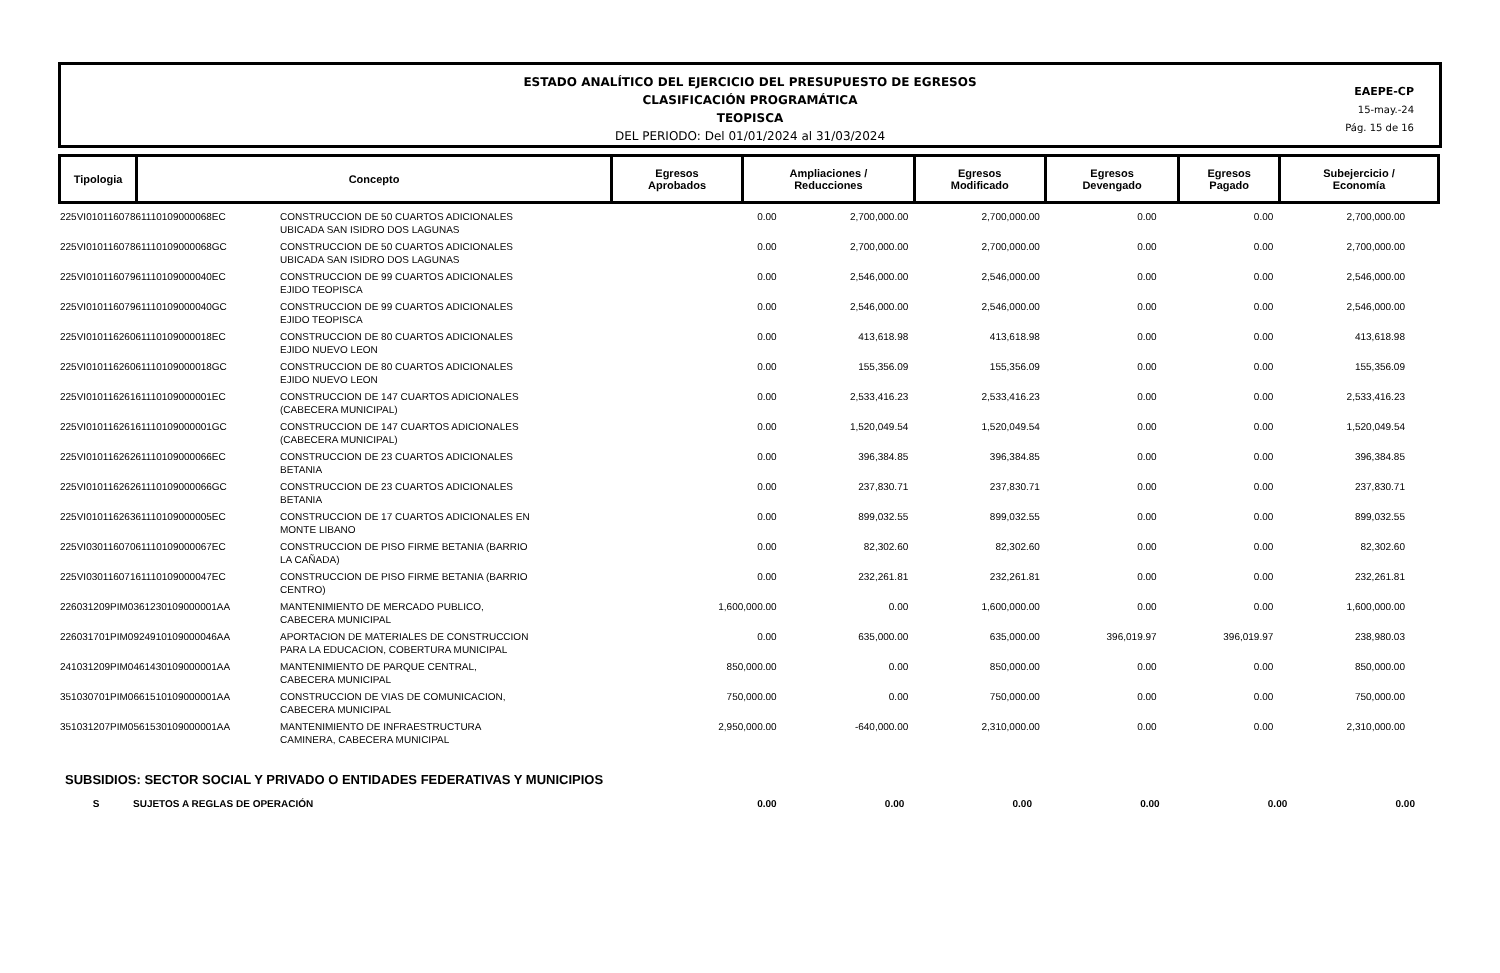ESTADO ANALÍTICO DEL EJERCICIO DEL PRESUPUESTO DE EGRESOS
CLASIFICACIÓN PROGRAMÁTICA
TEOPISCA
DEL PERIODO: Del 01/01/2024 al 31/03/2024
EAEPE-CP
15-may.-24
Pág. 15 de 16
| Tipologia | Concepto | Egresos Aprobados | Ampliaciones / Reducciones | Egresos Modificado | Egresos Devengado | Egresos Pagado | Subejercicio / Economía |
| --- | --- | --- | --- | --- | --- | --- | --- |
| 225VI0101160786111010900006​8EC | CONSTRUCCION DE 50 CUARTOS ADICIONALES UBICADA SAN ISIDRO DOS LAGUNAS | 0.00 | 2,700,000.00 | 2,700,000.00 | 0.00 | 0.00 | 2,700,000.00 |
| 225VI01011607861110109000068GC | CONSTRUCCION DE 50 CUARTOS ADICIONALES UBICADA SAN ISIDRO DOS LAGUNAS | 0.00 | 2,700,000.00 | 2,700,000.00 | 0.00 | 0.00 | 2,700,000.00 |
| 225VI01011607961110109000040EC | CONSTRUCCION DE 99 CUARTOS ADICIONALES EJIDO TEOPISCA | 0.00 | 2,546,000.00 | 2,546,000.00 | 0.00 | 0.00 | 2,546,000.00 |
| 225VI01011607961110109000040GC | CONSTRUCCION DE 99 CUARTOS ADICIONALES EJIDO TEOPISCA | 0.00 | 2,546,000.00 | 2,546,000.00 | 0.00 | 0.00 | 2,546,000.00 |
| 225VI01011626061110109000018EC | CONSTRUCCION DE 80 CUARTOS ADICIONALES EJIDO NUEVO LEON | 0.00 | 413,618.98 | 413,618.98 | 0.00 | 0.00 | 413,618.98 |
| 225VI01011626061110109000018GC | CONSTRUCCION DE 80 CUARTOS ADICIONALES EJIDO NUEVO LEON | 0.00 | 155,356.09 | 155,356.09 | 0.00 | 0.00 | 155,356.09 |
| 225VI01011626161110109000001EC | CONSTRUCCION DE 147 CUARTOS ADICIONALES (CABECERA MUNICIPAL) | 0.00 | 2,533,416.23 | 2,533,416.23 | 0.00 | 0.00 | 2,533,416.23 |
| 225VI01011626161110109000001GC | CONSTRUCCION DE 147 CUARTOS ADICIONALES (CABECERA MUNICIPAL) | 0.00 | 1,520,049.54 | 1,520,049.54 | 0.00 | 0.00 | 1,520,049.54 |
| 225VI01011626261110109000066EC | CONSTRUCCION DE 23 CUARTOS ADICIONALES BETANIA | 0.00 | 396,384.85 | 396,384.85 | 0.00 | 0.00 | 396,384.85 |
| 225VI01011626261110109000066GC | CONSTRUCCION DE 23 CUARTOS ADICIONALES BETANIA | 0.00 | 237,830.71 | 237,830.71 | 0.00 | 0.00 | 237,830.71 |
| 225VI01011626361110109000005EC | CONSTRUCCION DE 17 CUARTOS ADICIONALES EN MONTE LIBANO | 0.00 | 899,032.55 | 899,032.55 | 0.00 | 0.00 | 899,032.55 |
| 225VI03011607061110109000067EC | CONSTRUCCION DE PISO FIRME BETANIA (BARRIO LA CAÑADA) | 0.00 | 82,302.60 | 82,302.60 | 0.00 | 0.00 | 82,302.60 |
| 225VI03011607161110109000047EC | CONSTRUCCION DE PISO FIRME BETANIA (BARRIO CENTRO) | 0.00 | 232,261.81 | 232,261.81 | 0.00 | 0.00 | 232,261.81 |
| 226031209PIM0361230109000001AA | MANTENIMIENTO DE MERCADO PUBLICO, CABECERA MUNICIPAL | 1,600,000.00 | 0.00 | 1,600,000.00 | 0.00 | 0.00 | 1,600,000.00 |
| 226031701PIM0924910109000046AA | APORTACION DE MATERIALES DE CONSTRUCCION PARA LA EDUCACION, COBERTURA MUNICIPAL | 0.00 | 635,000.00 | 635,000.00 | 396,019.97 | 396,019.97 | 238,980.03 |
| 241031209PIM0461430109000001AA | MANTENIMIENTO DE PARQUE CENTRAL, CABECERA MUNICIPAL | 850,000.00 | 0.00 | 850,000.00 | 0.00 | 0.00 | 850,000.00 |
| 351030701PIM0661510109000001AA | CONSTRUCCION DE VIAS DE COMUNICACION, CABECERA MUNICIPAL | 750,000.00 | 0.00 | 750,000.00 | 0.00 | 0.00 | 750,000.00 |
| 351031207PIM0561530109000001AA | MANTENIMIENTO DE INFRAESTRUCTURA CAMINERA, CABECERA MUNICIPAL | 2,950,000.00 | -640,000.00 | 2,310,000.00 | 0.00 | 0.00 | 2,310,000.00 |
SUBSIDIOS: SECTOR SOCIAL Y PRIVADO O ENTIDADES FEDERATIVAS Y MUNICIPIOS
| S | SUJETOS A REGLAS DE OPERACIÓN | 0.00 | 0.00 | 0.00 | 0.00 | 0.00 | 0.00 |